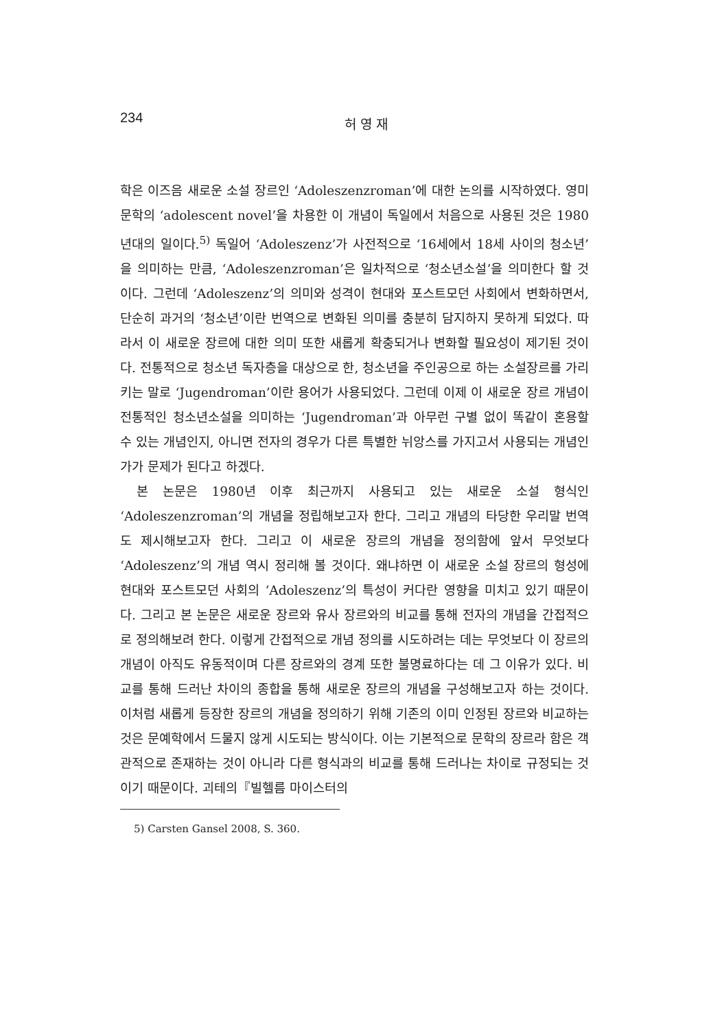234
허 영 재
학은 이즈음 새로운 소설 장르인 ‘Adoleszenzroman’에 대한 논의를 시작하였다. 영미문학의 ‘adolescent novel’을 차용한 이 개념이 독일에서 처음으로 사용된 것은 1980년대의 일이다.<sup>5)</sup> 독일어 ‘Adoleszenz’가 사전적으로 ‘16세에서 18세 사이의 청소년’을 의미하는 만큼, ‘Adoleszenzroman’은 일차적으로 ‘청소년소설’을 의미한다 할 것이다. 그런데 ‘Adoleszenz’의 의미와 성격이 현대와 포스트모던 사회에서 변화하면서, 단순히 과거의 ‘청소년’이란 번역으로 변화된 의미를 충분히 담지하지 못하게 되었다. 따라서 이 새로운 장르에 대한 의미 또한 새롭게 확충되거나 변화할 필요성이 제기된 것이다. 전통적으로 청소년 독자층을 대상으로 한, 청소년을 주인공으로 하는 소설장르를 가리키는 말로 ‘Jugendroman’이란 용어가 사용되었다. 그런데 이제 이 새로운 장르 개념이 전통적인 청소년소설을 의미하는 ‘Jugendroman’과 아무런 구별 없이 똑같이 혼용할 수 있는 개념인지, 아니면 전자의 경우가 다른 특별한 뉘앙스를 가지고서 사용되는 개념인가가 문제가 된다고 하겠다.
본 논문은 1980년 이후 최근까지 사용되고 있는 새로운 소설 형식인 ‘Adoleszenzroman’의 개념을 정립해보고자 한다. 그리고 개념의 타당한 우리말 번역도 제시해보고자 한다. 그리고 이 새로운 장르의 개념을 정의함에 앞서 무엇보다 ‘Adoleszenz’의 개념 역시 정리해 볼 것이다. 왜냐하면 이 새로운 소설 장르의 형성에 현대와 포스트모던 사회의 ‘Adoleszenz’의 특성이 커다란 영향을 미치고 있기 때문이다. 그리고 본 논문은 새로운 장르와 유사 장르와의 비교를 통해 전자의 개념을 간접적으로 정의해보려 한다. 이렇게 간접적으로 개념 정의를 시도하려는 데는 무엇보다 이 장르의 개념이 아직도 유동적이며 다른 장르와의 경계 또한 불명료하다는 데 그 이유가 있다. 비교를 통해 드러난 차이의 종합을 통해 새로운 장르의 개념을 구성해보고자 하는 것이다. 이처럼 새롭게 등장한 장르의 개념을 정의하기 위해 기존의 이미 인정된 장르와 비교하는 것은 문예학에서 드물지 않게 시도되는 방식이다. 이는 기본적으로 문학의 장르라 함은 객관적으로 존재하는 것이 아니라 다른 형식과의 비교를 통해 드러나는 차이로 규정되는 것이기 때문이다. 괴테의『빌헬름 마이스터의
5) Carsten Gansel 2008, S. 360.